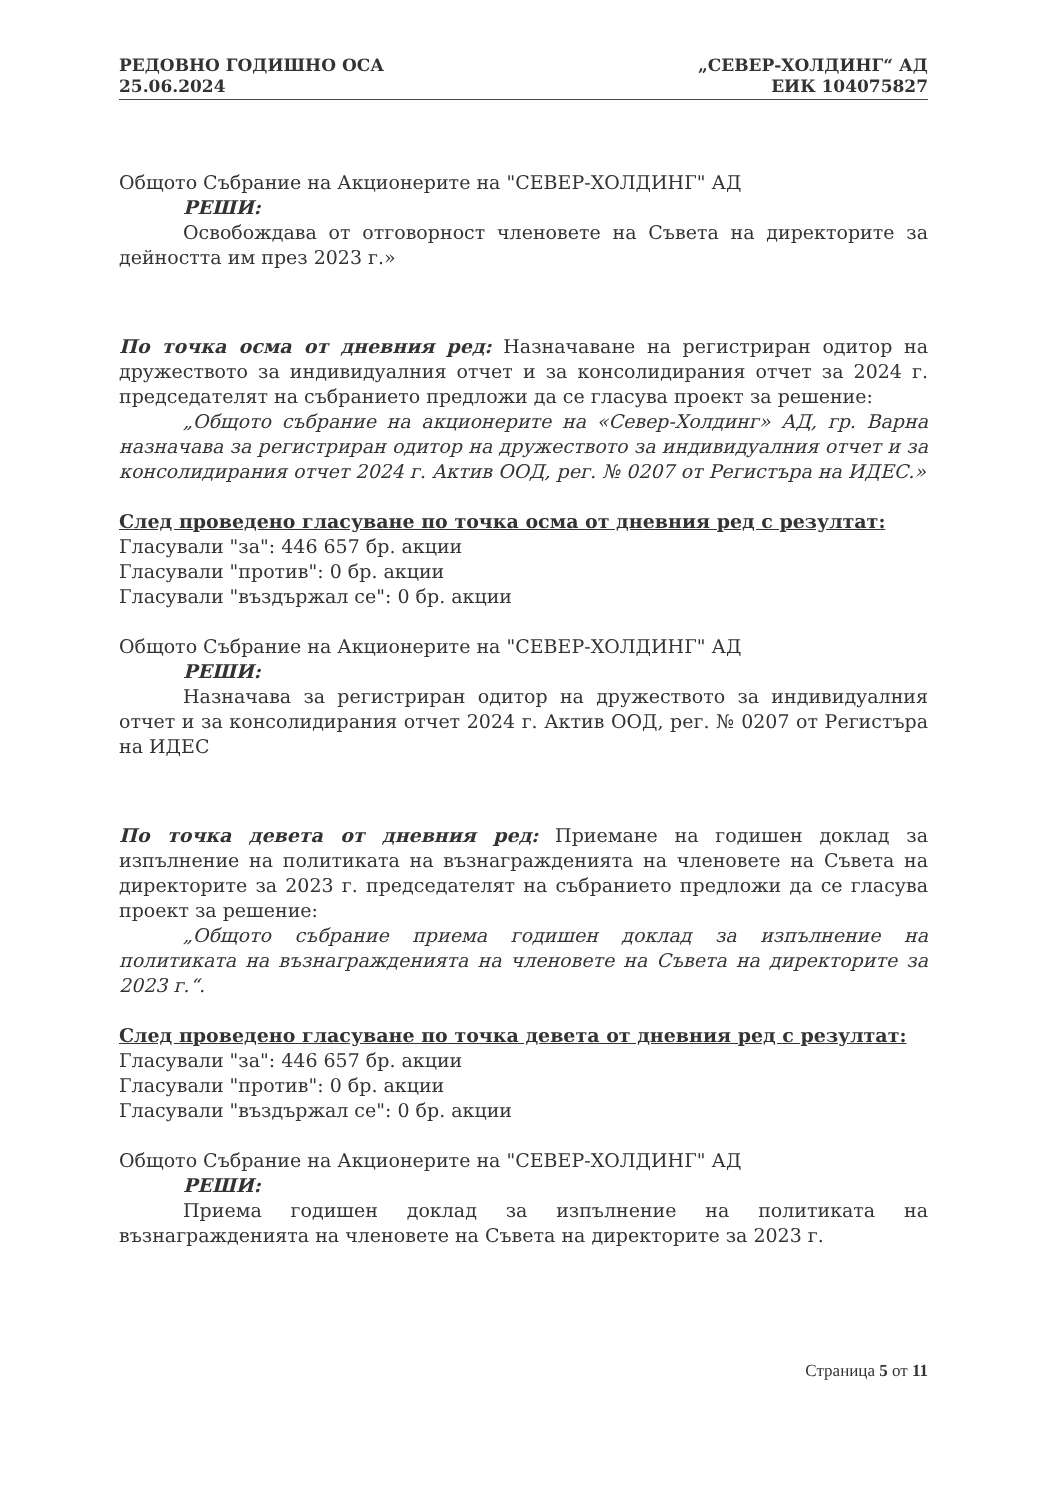РЕДОВНО ГОДИШНО ОСА
25.06.2024
„СЕВЕР-ХОЛДИНГ“ АД
ЕИК 104075827
Общото Събрание на Акционерите на "СЕВЕР-ХОЛДИНГ" АД
РЕШИ:
Освобождава от отговорност членовете на Съвета на директорите за дейността им през 2023 г.»
По точка осма от дневния ред: Назначаване на регистриран одитор на дружеството за индивидуалния отчет и за консолидирания отчет за 2024 г. председателят на събранието предложи да се гласува проект за решение:
„Общото събрание на акционерите на «Север-Холдинг» АД, гр. Варна назначава за регистриран одитор на дружеството за индивидуалния отчет и за консолидирания отчет 2024 г. Актив ООД, рег. № 0207 от Регистъра на ИДЕС.»
След проведено гласуване по точка осма от дневния ред с резултат:
Гласували "за": 446 657 бр. акции
Гласували "против": 0 бр. акции
Гласували "въздържал се": 0 бр. акции
Общото Събрание на Акционерите на "СЕВЕР-ХОЛДИНГ" АД
РЕШИ:
Назначава за регистриран одитор на дружеството за индивидуалния отчет и за консолидирания отчет 2024 г. Актив ООД, рег. № 0207 от Регистъра на ИДЕС
По точка девета от дневния ред: Приемане на годишен доклад за изпълнение на политиката на възнагражденията на членовете на Съвета на директорите за 2023 г. председателят на събранието предложи да се гласува проект за решение:
„Общото събрание приема годишен доклад за изпълнение на политиката на възнагражденията на членовете на Съвета на директорите за 2023 г.“.
След проведено гласуване по точка девета от дневния ред с резултат:
Гласували "за": 446 657 бр. акции
Гласували "против": 0 бр. акции
Гласували "въздържал се": 0 бр. акции
Общото Събрание на Акционерите на "СЕВЕР-ХОЛДИНГ" АД
РЕШИ:
Приема годишен доклад за изпълнение на политиката на възнагражденията на членовете на Съвета на директорите за 2023 г.
Страница 5 от 11